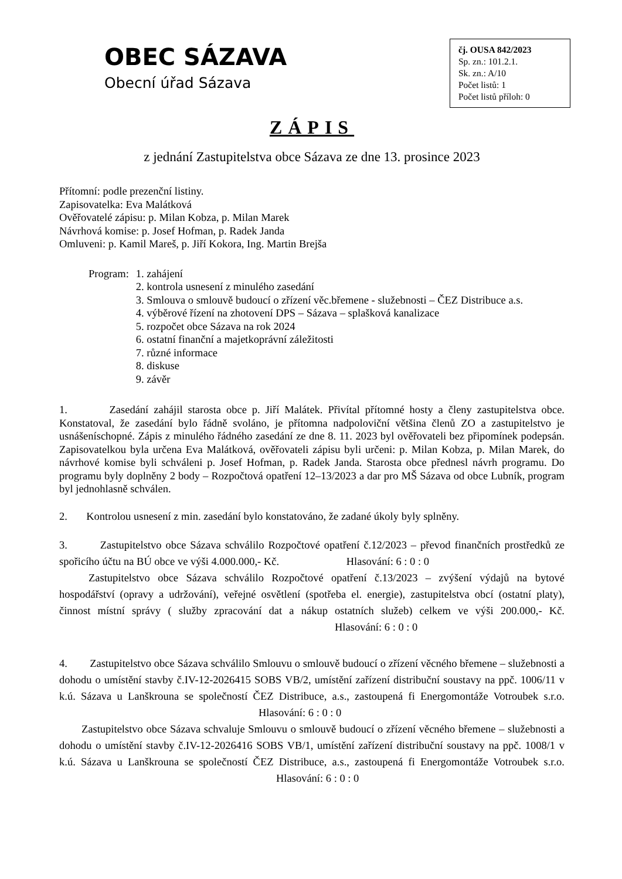OBEC SÁZAVA
Obecní úřad Sázava
čj. OUSA 842/2023
Sp. zn.: 101.2.1.
Sk. zn.: A/10
Počet listů: 1
Počet listů příloh: 0
ZÁPIS
z jednání Zastupitelstva obce Sázava ze dne 13. prosince 2023
Přítomní: podle prezenční listiny.
Zapisovatelka: Eva Malátková
Ověřovatelé zápisu: p. Milan Kobza, p. Milan Marek
Návrhová komise: p. Josef Hofman, p. Radek Janda
Omluveni: p. Kamil Mareš, p. Jiří Kokora, Ing. Martin Brejša
Program: 1. zahájení
2. kontrola usnesení z minulého zasedání
3. Smlouva o smlouvě budoucí o zřízení věc.břemene - služebnosti – ČEZ Distribuce a.s.
4. výběrové řízení na zhotovení DPS – Sázava – splašková kanalizace
5. rozpočet obce Sázava na rok 2024
6. ostatní finanční a majetkoprávní záležitosti
7. různé informace
8. diskuse
9. závěr
1. Zasedání zahájil starosta obce p. Jiří Malátek. Přivítal přítomné hosty a členy zastupitelstva obce. Konstatoval, že zasedání bylo řádně svoláno, je přítomna nadpoloviční většina členů ZO a zastupitelstvo je usnášeníschopné. Zápis z minulého řádného zasedání ze dne 8. 11. 2023 byl ověřovateli bez připomínek podepsán. Zapisovatelkou byla určena Eva Malátková, ověřovateli zápisu byli určeni: p. Milan Kobza, p. Milan Marek, do návrhové komise byli schváleni p. Josef Hofman, p. Radek Janda. Starosta obce přednesl návrh programu. Do programu byly doplněny 2 body – Rozpočtová opatření 12–13/2023 a dar pro MŠ Sázava od obce Lubník, program byl jednohlasně schválen.
2. Kontrolou usnesení z min. zasedání bylo konstatováno, že zadané úkoly byly splněny.
3. Zastupitelstvo obce Sázava schválilo Rozpočtové opatření č.12/2023 – převod finančních prostředků ze spořicího účtu na BÚ obce ve výši 4.000.000,- Kč. Hlasování: 6 : 0 : 0
Zastupitelstvo obce Sázava schválilo Rozpočtové opatření č.13/2023 – zvýšení výdajů na bytové hospodářství (opravy a udržování), veřejné osvětlení (spotřeba el. energie), zastupitelstva obcí (ostatní platy), činnost místní správy ( služby zpracování dat a nákup ostatních služeb) celkem ve výši 200.000,- Kč. Hlasování: 6 : 0 : 0
4. Zastupitelstvo obce Sázava schválilo Smlouvu o smlouvě budoucí o zřízení věcného břemene – služebnosti a dohodu o umístění stavby č.IV-12-2026415 SOBS VB/2, umístění zařízení distribuční soustavy na ppč. 1006/11 v k.ú. Sázava u Lanškrouna se společností ČEZ Distribuce, a.s., zastoupená fi Energomontáže Votroubek s.r.o. Hlasování: 6 : 0 : 0
Zastupitelstvo obce Sázava schvaluje Smlouvu o smlouvě budoucí o zřízení věcného břemene – služebnosti a dohodu o umístění stavby č.IV-12-2026416 SOBS VB/1, umístění zařízení distribuční soustavy na ppč. 1008/1 v k.ú. Sázava u Lanškrouna se společností ČEZ Distribuce, a.s., zastoupená fi Energomontáže Votroubek s.r.o. Hlasování: 6 : 0 : 0